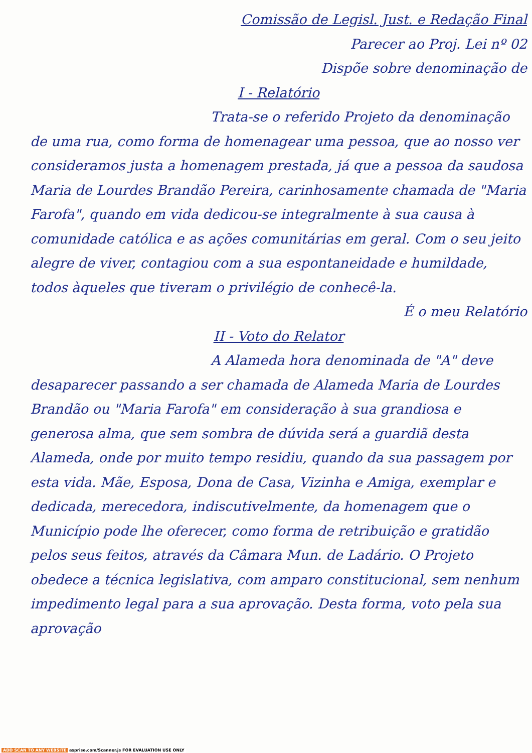Comissão de Legisl. Just. e Redação Final
Parecer ao Proj. Lei nº 02
Dispõe sobre denominação de
I - Relatório
Trata-se o referido Projeto da denominação de uma rua, como forma de homenagear uma pessoa, que ao nosso ver consideramos justa a homenagem prestada, já que a pessoa da saudosa Maria de Lourdes Brandão Pereira, carinhosamente chamada de "Maria Farofa", quando em vida dedicou-se integralmente à sua causa à comunidade católica e as ações comunitárias em geral. Com o seu jeito alegre de viver, contagiou com a sua espontaneidade e humildade, todos àqueles que tiveram o privilégio de conhecê-la.
É o meu Relatório
II - Voto do Relator
A Alameda hora denominada de "A" deve desaparecer passando a ser chamada de Alameda Maria de Lourdes Brandão ou "Maria Farofa" em consideração à sua grandiosa e generosa alma, que sem sombra de dúvida será a guardiã desta Alameda, onde por muito tempo residiu, quando da sua passagem por esta vida. Mãe, Esposa, Dona de Casa, Vizinha e Amiga, exemplar e dedicada, merecedora, indiscutivelmente, da homenagem que o Município pode lhe oferecer, como forma de retribuição e gratidão pelos seus feitos, através da Câmara Mun. de Ladário. O Projeto obedece a técnica legislativa, com amparo constitucional, sem nenhum impedimento legal para a sua aprovação. Desta forma, voto pela sua aprovação
ADD SCAN TO ANY WEBSITE asprise.com/Scanner.js FOR EVALUATION USE ONLY